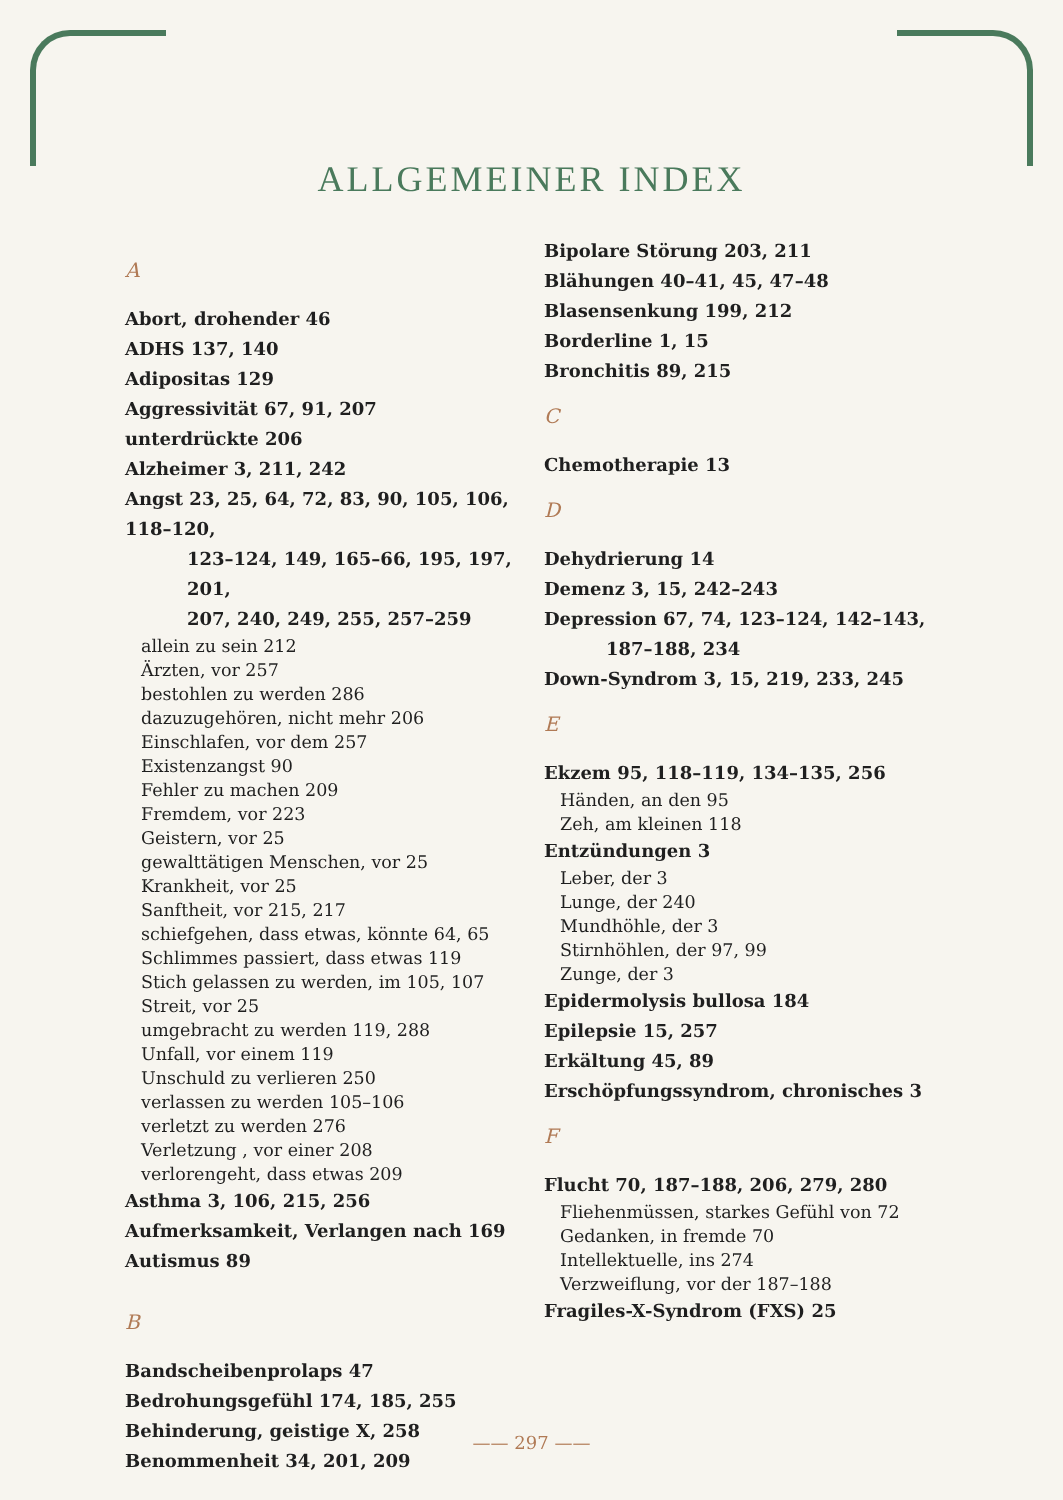ALLGEMEINER INDEX
A
Abort, drohender 46
ADHS 137, 140
Adipositas 129
Aggressivität 67, 91, 207
unterdrückte 206
Alzheimer 3, 211, 242
Angst 23, 25, 64, 72, 83, 90, 105, 106, 118–120,
123–124, 149, 165–66, 195, 197, 201,
207, 240, 249, 255, 257–259
allein zu sein 212
Ärzten, vor 257
bestohlen zu werden 286
dazuzugehören, nicht mehr 206
Einschlafen, vor dem 257
Existenzangst 90
Fehler zu machen 209
Fremdem, vor 223
Geistern, vor 25
gewalttätigen Menschen, vor 25
Krankheit, vor 25
Sanftheit, vor 215, 217
schiefgehen, dass etwas, könnte 64, 65
Schlimmes passiert, dass etwas 119
Stich gelassen zu werden, im 105, 107
Streit, vor 25
umgebracht zu werden 119, 288
Unfall, vor einem 119
Unschuld zu verlieren 250
verlassen zu werden 105–106
verletzt zu werden 276
Verletzung , vor einer 208
verlorengeht, dass etwas 209
Asthma 3, 106, 215, 256
Aufmerksamkeit, Verlangen nach 169
Autismus 89
B
Bandscheibenprolaps 47
Bedrohungsgefühl 174, 185, 255
Behinderung, geistige X, 258
Benommenheit 34, 201, 209
Bipolare Störung 203, 211
Blähungen 40–41, 45, 47–48
Blasensenkung 199, 212
Borderline 1, 15
Bronchitis 89, 215
C
Chemotherapie 13
D
Dehydrierung 14
Demenz 3, 15, 242–243
Depression 67, 74, 123–124, 142–143,
187–188, 234
Down-Syndrom 3, 15, 219, 233, 245
E
Ekzem 95, 118–119, 134–135, 256
Händen, an den 95
Zeh, am kleinen 118
Entzündungen 3
Leber, der 3
Lunge, der 240
Mundhöhle, der 3
Stirnhöhlen, der 97, 99
Zunge, der 3
Epidermolysis bullosa 184
Epilepsie 15, 257
Erkältung 45, 89
Erschöpfungssyndrom, chronisches 3
F
Flucht 70, 187–188, 206, 279, 280
Fliehenmüssen, starkes Gefühl von 72
Gedanken, in fremde 70
Intellektuelle, ins 274
Verzweiflung, vor der 187–188
Fragiles-X-Syndrom (FXS) 25
—— 297 ——